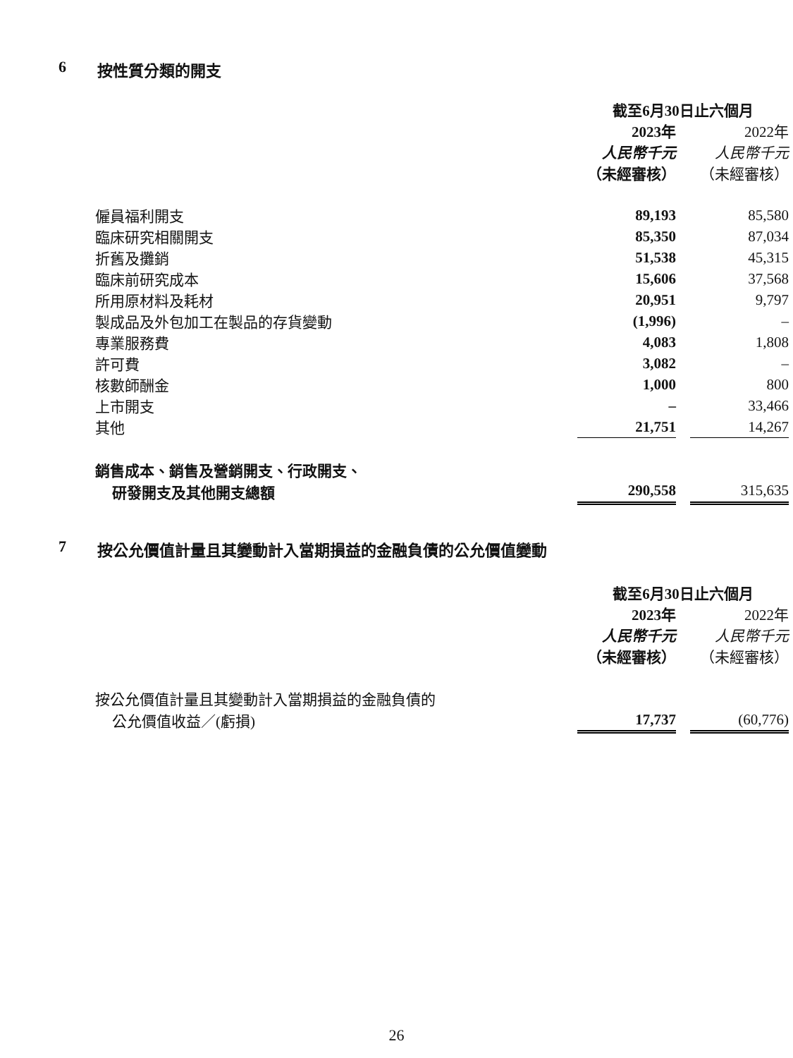6 按性質分類的開支
| | 截至6月30日止六個月 | | |
| | 2023年 | | 2022年 |
| | 人民幣千元 | | 人民幣千元 |
| | （未經審核） | | （未經審核） |
| 僱員福利開支 | 89,193 | | 85,580 |
| 臨床研究相關開支 | 85,350 | | 87,034 |
| 折舊及攤銷 | 51,538 | | 45,315 |
| 臨床前研究成本 | 15,606 | | 37,568 |
| 所用原材料及耗材 | 20,951 | | 9,797 |
| 製成品及外包加工在製品的存貨變動 | (1,996) | | – |
| 專業服務費 | 4,083 | | 1,808 |
| 許可費 | 3,082 | | – |
| 核數師酬金 | 1,000 | | 800 |
| 上市開支 | – | | 33,466 |
| 其他 | 21,751 | | 14,267 |
| 銷售成本、銷售及營銷開支、行政開支、 | | | |
| 研發開支及其他開支總額 | 290,558 | | 315,635 |
7 按公允價值計量且其變動計入當期損益的金融負債的公允價值變動
| | 截至6月30日止六個月 | | |
| | 2023年 | | 2022年 |
| | 人民幣千元 | | 人民幣千元 |
| | （未經審核） | | （未經審核） |
| 按公允價值計量且其變動計入當期損益的金融負債的 | | | |
| 公允價值收益／(虧損) | 17,737 | | (60,776) |
26